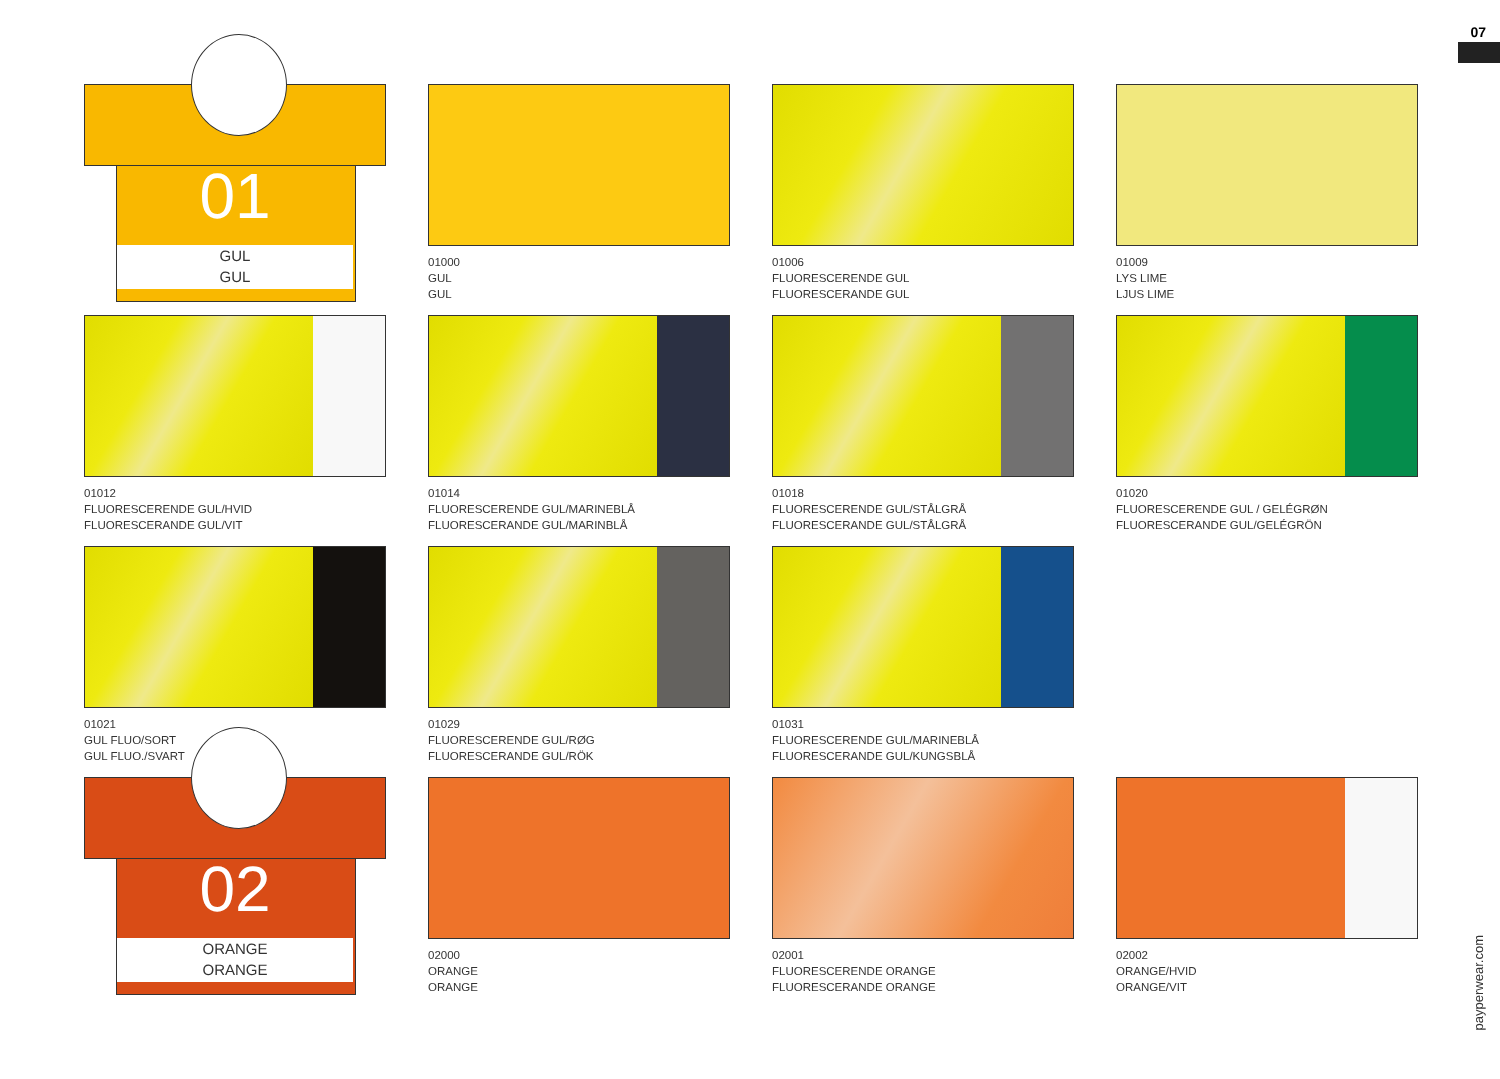07
01
GUL
GUL
01000
GUL
GUL
01006
FLUORESCERENDE GUL
FLUORESCERANDE GUL
01009
LYS LIME
LJUS LIME
01012
FLUORESCERENDE GUL/HVID
FLUORESCERANDE GUL/VIT
01014
FLUORESCERENDE GUL/MARINEBLÅ
FLUORESCERANDE GUL/MARINBLÅ
01018
FLUORESCERENDE GUL/STÅLGRÅ
FLUORESCERANDE GUL/STÅLGRÅ
01020
FLUORESCERENDE GUL / GELÉGRØN
FLUORESCERANDE GUL/GELÉGRÖN
01021
GUL FLUO/SORT
GUL FLUO./SVART
01029
FLUORESCERENDE GUL/RØG
FLUORESCERANDE GUL/RÖK
01031
FLUORESCERENDE GUL/MARINEBLÅ
FLUORESCERANDE GUL/KUNGSBLÅ
02
ORANGE
ORANGE
02000
ORANGE
ORANGE
02001
FLUORESCERENDE ORANGE
FLUORESCERANDE ORANGE
02002
ORANGE/HVID
ORANGE/VIT
payperwear.com